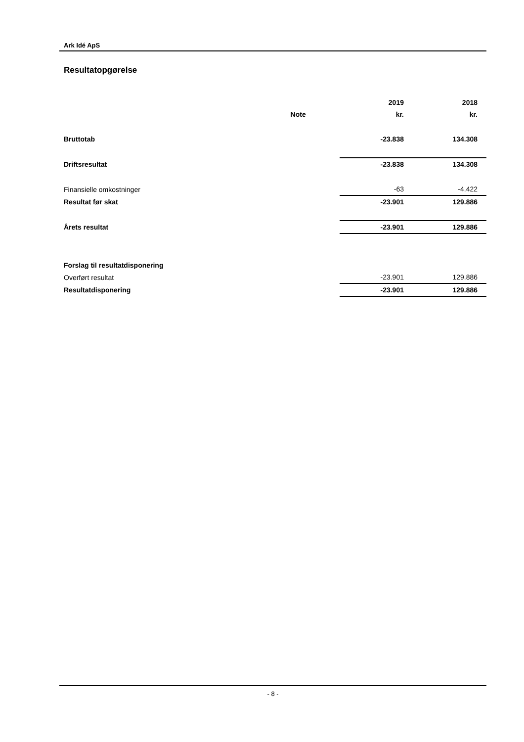Ark Idé ApS
Resultatopgørelse
| | | 2019 | 2018 |
| --- | --- | --- | --- |
| | Note | kr. | kr. |
| Bruttotab | | -23.838 | 134.308 |
| Driftsresultat | | -23.838 | 134.308 |
| Finansielle omkostninger | | -63 | -4.422 |
| Resultat før skat | | -23.901 | 129.886 |
| Årets resultat | | -23.901 | 129.886 |
| Forslag til resultatdisponering | | | |
| Overført resultat | | -23.901 | 129.886 |
| Resultatdisponering | | -23.901 | 129.886 |
- 8 -